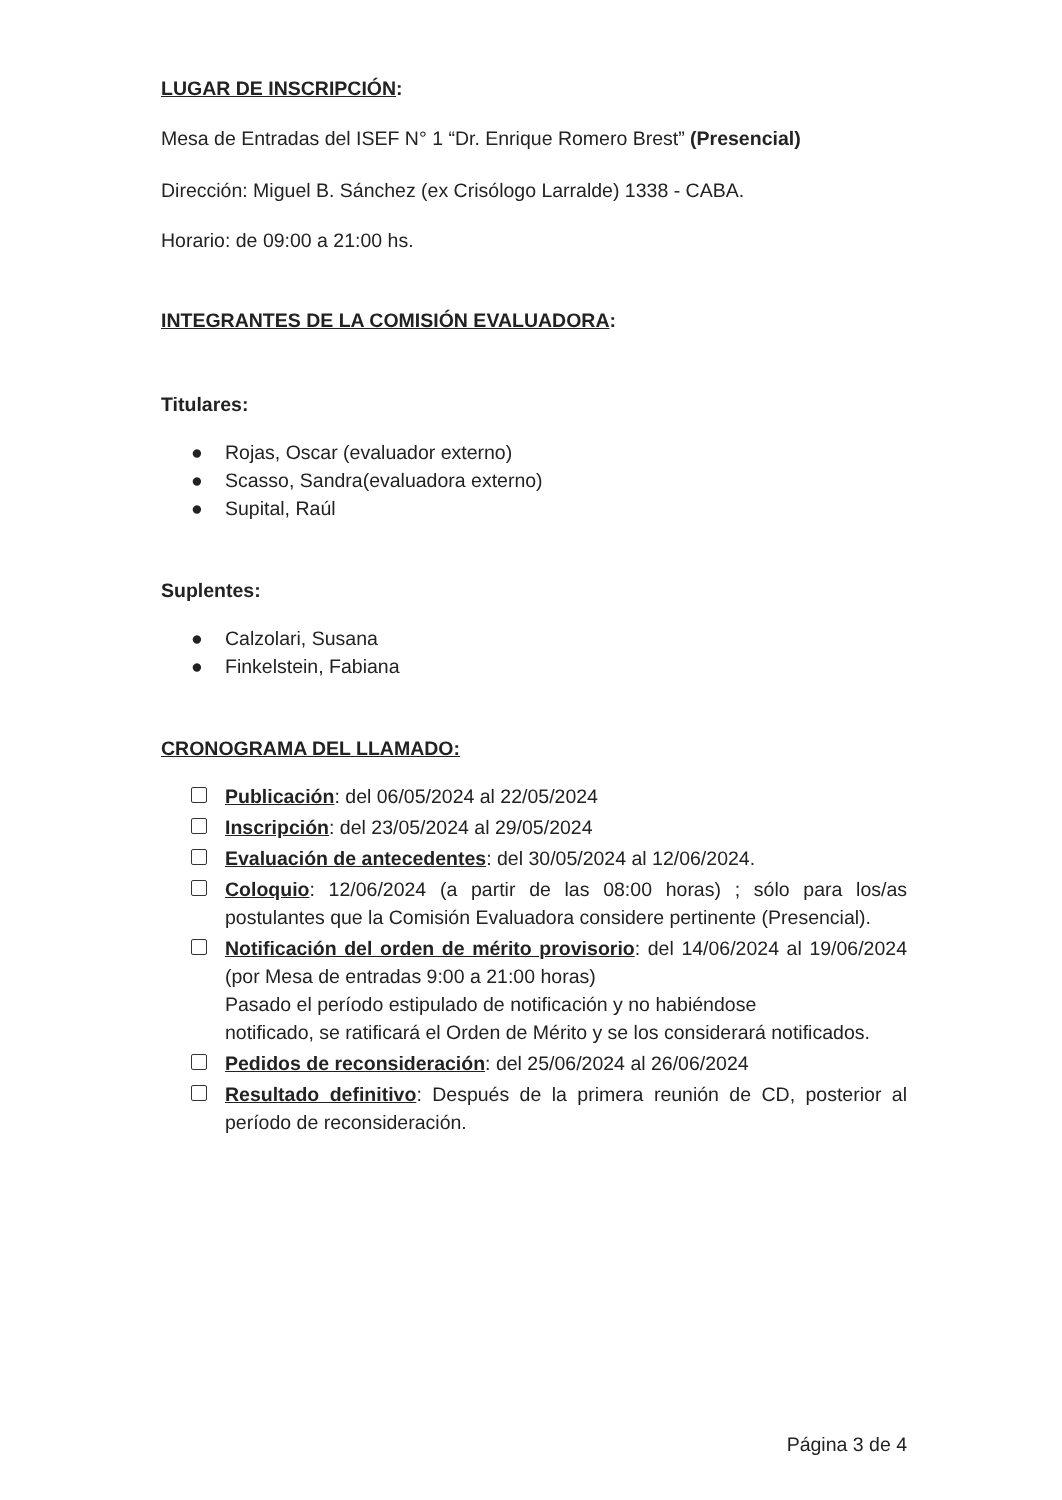LUGAR DE INSCRIPCIÓN:
Mesa de Entradas del ISEF N° 1 “Dr. Enrique Romero Brest” (Presencial)
Dirección: Miguel B. Sánchez (ex Crisólogo Larralde) 1338 - CABA.
Horario: de 09:00 a 21:00 hs.
INTEGRANTES DE LA COMISIÓN EVALUADORA:
Titulares:
● Rojas, Oscar (evaluador externo)
● Scasso, Sandra(evaluadora externo)
● Supital, Raúl
Suplentes:
● Calzolari, Susana
● Finkelstein, Fabiana
CRONOGRAMA DEL LLAMADO:
Publicación: del 06/05/2024 al 22/05/2024
Inscripción: del 23/05/2024 al 29/05/2024
Evaluación de antecedentes: del 30/05/2024 al 12/06/2024.
Coloquio: 12/06/2024 (a partir de las 08:00 horas) ; sólo para los/as postulantes que la Comisión Evaluadora considere pertinente (Presencial).
Notificación del orden de mérito provisorio: del 14/06/2024 al 19/06/2024 (por Mesa de entradas 9:00 a 21:00 horas)
Pasado el período estipulado de notificación y no habiéndose
notificado, se ratificará el Orden de Mérito y se los considerará notificados.
Pedidos de reconsideración: del 25/06/2024 al 26/06/2024
Resultado definitivo: Después de la primera reunión de CD, posterior al período de reconsideración.
Página 3 de 4